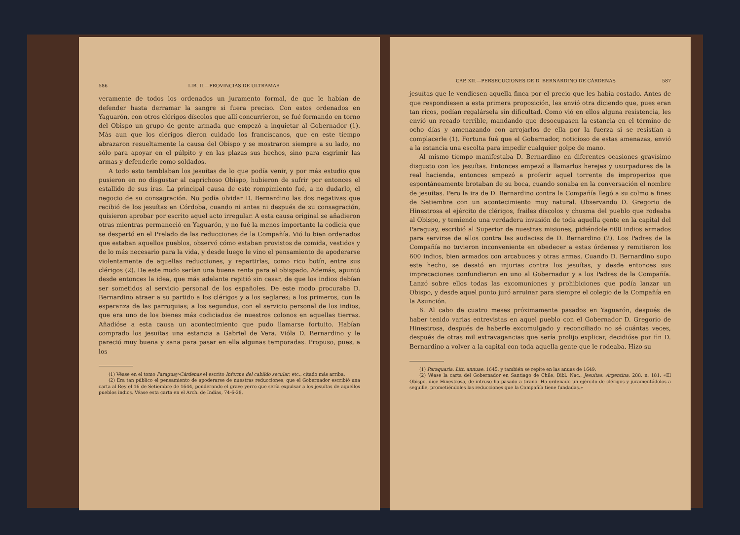586 LIB. II.—PROVINCIAS DE ULTRAMAR
veramente de todos los ordenados un juramento formal, de que le habían de defender hasta derramar la sangre si fuera preciso. Con estos ordenados en Yaguarón, con otros clérigos díscolos que allí concurrieron, se fué formando en torno del Obispo un grupo de gente armada que empezó a inquietar al Gobernador (1). Más aun que los clérigos dieron cuidado los franciscanos, que en este tiempo abrazaron resueltamente la causa del Obispo y se mostraron siempre a su lado, no sólo para apoyar en el púlpito y en las plazas sus hechos, sino para esgrimir las armas y defenderle como soldados.
A todo esto temblaban los jesuítas de lo que podía venir, y por más estudio que pusieron en no disgustar al caprichoso Obispo, hubieron de sufrir por entonces el estallido de sus iras. La principal causa de este rompimiento fué, a no dudarlo, el negocio de su consagración. No podía olvidar D. Bernardino las dos negativas que recibió de los jesuítas en Córdoba, cuando ni antes ni después de su consagración, quisieron aprobar por escrito aquel acto irregular. A esta causa original se añadieron otras mientras permaneció en Yaguarón, y no fué la menos importante la codicia que se despertó en el Prelado de las reducciones de la Compañía. Vió lo bien ordenados que estaban aquellos pueblos, observó cómo estaban provistos de comida, vestidos y de lo más necesario para la vida, y desde luego le vino el pensamiento de apoderarse violentamente de aquellas reducciones, y repartirlas, como rico botín, entre sus clérigos (2). De este modo serían una buena renta para el obispado. Además, apuntó desde entonces la idea, que más adelante repitió sin cesar, de que los indios debían ser sometidos al servicio personal de los españoles. De este modo procuraba D. Bernardino atraer a su partido a los clérigos y a los seglares; a los primeros, con la esperanza de las parroquias; a los segundos, con el servicio personal de los indios, que era uno de los bienes más codiciados de nuestros colonos en aquellas tierras. Añadióse a esta causa un acontecimiento que pudo llamarse fortuito. Habían comprado los jesuítas una estancia a Gabriel de Vera. Vióla D. Bernardino y le pareció muy buena y sana para pasar en ella algunas temporadas. Propuso, pues, a los
(1) Véase en el tomo Paraguay-Cárdenas el escrito Informe del cabildo secular, etc., citado más arriba.
(2) Era tan público el pensamiento de apoderarse de nuestras reducciones, que el Gobernador escribió una carta al Rey el 16 de Setiembre de 1644, ponderando el grave yerro que sería expulsar a los jesuítas de aquellos pueblos indios. Véase esta carta en el Arch. de Indias, 74-6-28.
CAP. XII.—PERSECUCIONES DE D. BERNARDINO DE CÁRDENAS 587
jesuítas que le vendiesen aquella finca por el precio que les había costado. Antes de que respondiesen a esta primera proposición, les envió otra diciendo que, pues eran tan ricos, podían regalársela sin dificultad. Como vió en ellos alguna resistencia, les envió un recado terrible, mandando que desocupasen la estancia en el término de ocho días y amenazando con arrojarlos de ella por la fuerza si se resistían a complacerle (1). Fortuna fué que el Gobernador, noticioso de estas amenazas, envió a la estancia una escolta para impedir cualquier golpe de mano.
Al mismo tiempo manifestaba D. Bernardino en diferentes ocasiones gravísimo disgusto con los jesuítas. Entonces empezó a llamarlos herejes y usurpadores de la real hacienda, entonces empezó a proferir aquel torrente de improperios que espontáneamente brotaban de su boca, cuando sonaba en la conversación el nombre de jesuítas. Pero la ira de D. Bernardino contra la Compañía llegó a su colmo a fines de Setiembre con un acontecimiento muy natural. Observando D. Gregorio de Hinestrosa el ejército de clérigos, frailes díscolos y chusma del pueblo que rodeaba al Obispo, y temiendo una verdadera invasión de toda aquella gente en la capital del Paraguay, escribió al Superior de nuestras misiones, pidiéndole 600 indios armados para servirse de ellos contra las audacias de D. Bernardino (2). Los Padres de la Compañía no tuvieron inconveniente en obedecer a estas órdenes y remitieron los 600 indios, bien armados con arcabuces y otras armas. Cuando D. Bernardino supo este hecho, se desató en injurias contra los jesuítas, y desde entonces sus imprecaciones confundieron en uno al Gobernador y a los Padres de la Compañía. Lanzó sobre ellos todas las excomuniones y prohibiciones que podía lanzar un Obispo, y desde aquel punto juró arruinar para siempre el colegio de la Compañía en la Asunción.
6. Al cabo de cuatro meses próximamente pasados en Yaguarón, después de haber tenido varias entrevistas en aquel pueblo con el Gobernador D. Gregorio de Hinestrosa, después de haberle excomulgado y reconciliado no sé cuántas veces, después de otras mil extravagancias que sería prolijo explicar, decidióse por fin D. Bernardino a volver a la capital con toda aquella gente que le rodeaba. Hizo su
(1) Paraquaria. Litt. annuae. 1645, y también se repite en las anuas de 1649.
(2) Véase la carta del Gobernador en Santiago de Chile, Bibl. Nac., Jesuítas, Argentina, 288, n. 181. «El Obispo, dice Hinestrosa, de intruso ha pasado a tirano. Ha ordenado un ejército de clérigos y juramentádolos a seguille, prometiéndoles las reducciones que la Compañía tiene fundadas.»